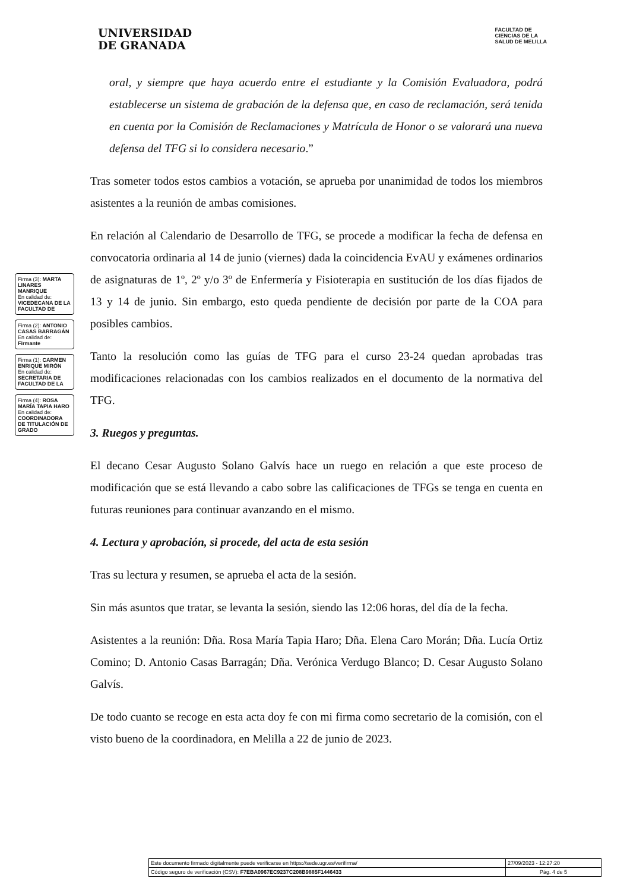UNIVERSIDAD
DE GRANADA
FACULTAD DE
CIENCIAS DE LA
SALUD DE MELILLA
oral, y siempre que haya acuerdo entre el estudiante y la Comisión Evaluadora, podrá establecerse un sistema de grabación de la defensa que, en caso de reclamación, será tenida en cuenta por la Comisión de Reclamaciones y Matrícula de Honor o se valorará una nueva defensa del TFG si lo considera necesario.”
Tras someter todos estos cambios a votación, se aprueba por unanimidad de todos los miembros asistentes a la reunión de ambas comisiones.
En relación al Calendario de Desarrollo de TFG, se procede a modificar la fecha de defensa en convocatoria ordinaria al 14 de junio (viernes) dada la coincidencia EvAU y exámenes ordinarios de asignaturas de 1º, 2º y/o 3º de Enfermería y Fisioterapia en sustitución de los días fijados de 13 y 14 de junio. Sin embargo, esto queda pendiente de decisión por parte de la COA para posibles cambios.
Tanto la resolución como las guías de TFG para el curso 23-24 quedan aprobadas tras modificaciones relacionadas con los cambios realizados en el documento de la normativa del TFG.
3. Ruegos y preguntas.
El decano Cesar Augusto Solano Galvís hace un ruego en relación a que este proceso de modificación que se está llevando a cabo sobre las calificaciones de TFGs se tenga en cuenta en futuras reuniones para continuar avanzando en el mismo.
4. Lectura y aprobación, si procede, del acta de esta sesión
Tras su lectura y resumen, se aprueba el acta de la sesión.
Sin más asuntos que tratar, se levanta la sesión, siendo las 12:06 horas, del día de la fecha.
Asistentes a la reunión: Dña. Rosa María Tapia Haro; Dña. Elena Caro Morán; Dña. Lucía Ortiz Comino; D. Antonio Casas Barragán; Dña. Verónica Verdugo Blanco; D. Cesar Augusto Solano Galvís.
De todo cuanto se recoge en esta acta doy fe con mi firma como secretario de la comisión, con el visto bueno de la coordinadora, en Melilla a 22 de junio de 2023.
Firma (3): MARTA LINARES MANRIQUE
En calidad de: VICEDECANA DE LA FACULTAD DE
Firma (2): ANTONIO CASAS BARRAGÁN
En calidad de: Firmante
Firma (1): CARMEN ENRIQUE MIRÓN
En calidad de: SECRETARIA DE FACULTAD DE LA
Firma (4): ROSA MARÍA TAPIA HARO
En calidad de: COORDINADORA DE TITULACIÓN DE GRADO
| Este documento firmado digitalmente puede verificarse en https://sede.ugr.es/verifirma/ | 27/09/2023 - 12:27:20 |
| Código seguro de verificación (CSV): F7EBA0967EC9237C208B9885F1446433 | Pág. 4 de 5 |